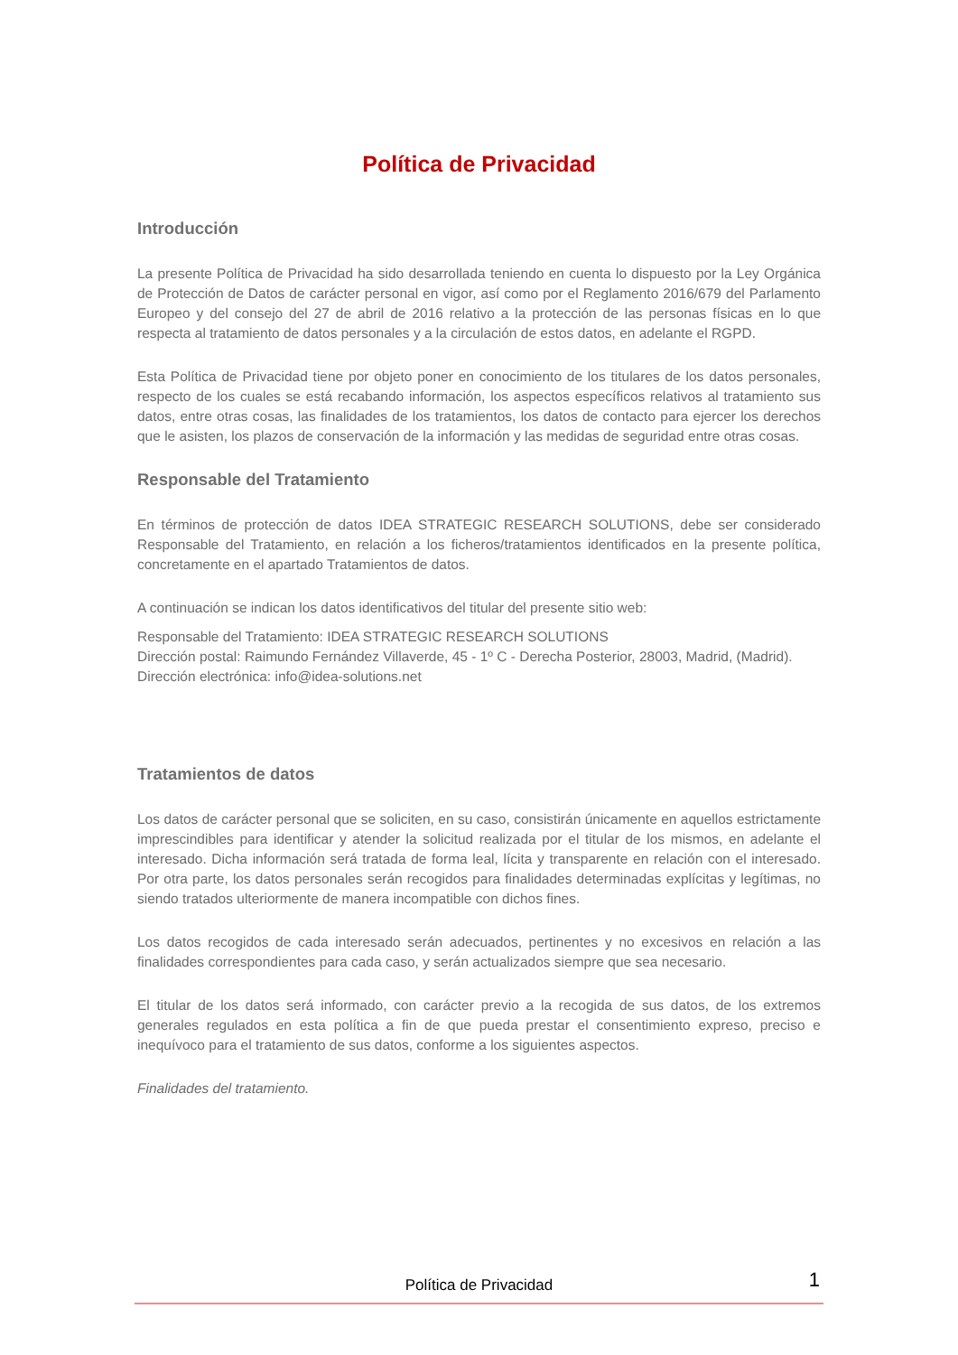Política de Privacidad
Introducción
La presente Política de Privacidad ha sido desarrollada teniendo en cuenta lo dispuesto por la Ley Orgánica de Protección de Datos de carácter personal en vigor, así como por el Reglamento 2016/679 del Parlamento Europeo y del consejo del 27 de abril de 2016 relativo a la protección de las personas físicas en lo que respecta al tratamiento de datos personales y a la circulación de estos datos, en adelante el RGPD.
Esta Política de Privacidad tiene por objeto poner en conocimiento de los titulares de los datos personales, respecto de los cuales se está recabando información, los aspectos específicos relativos al tratamiento sus datos, entre otras cosas, las finalidades de los tratamientos, los datos de contacto para ejercer los derechos que le asisten, los plazos de conservación de la información y las medidas de seguridad entre otras cosas.
Responsable del Tratamiento
En términos de protección de datos IDEA STRATEGIC RESEARCH SOLUTIONS, debe ser considerado Responsable del Tratamiento, en relación a los ficheros/tratamientos identificados en la presente política, concretamente en el apartado Tratamientos de datos.
A continuación se indican los datos identificativos del titular del presente sitio web:
Responsable del Tratamiento: IDEA STRATEGIC RESEARCH SOLUTIONS
Dirección postal: Raimundo Fernández Villaverde, 45 - 1º C - Derecha Posterior, 28003, Madrid, (Madrid).
Dirección electrónica: info@idea-solutions.net
Tratamientos de datos
Los datos de carácter personal que se soliciten, en su caso, consistirán únicamente en aquellos estrictamente imprescindibles para identificar y atender la solicitud realizada por el titular de los mismos, en adelante el interesado. Dicha información será tratada de forma leal, lícita y transparente en relación con el interesado. Por otra parte, los datos personales serán recogidos para finalidades determinadas explícitas y legítimas, no siendo tratados ulteriormente de manera incompatible con dichos fines.
Los datos recogidos de cada interesado serán adecuados, pertinentes y no excesivos en relación a las finalidades correspondientes para cada caso, y serán actualizados siempre que sea necesario.
El titular de los datos será informado, con carácter previo a la recogida de sus datos, de los extremos generales regulados en esta política a fin de que pueda prestar el consentimiento expreso, preciso e inequívoco para el tratamiento de sus datos, conforme a los siguientes aspectos.
Finalidades del tratamiento.
Política de Privacidad
1